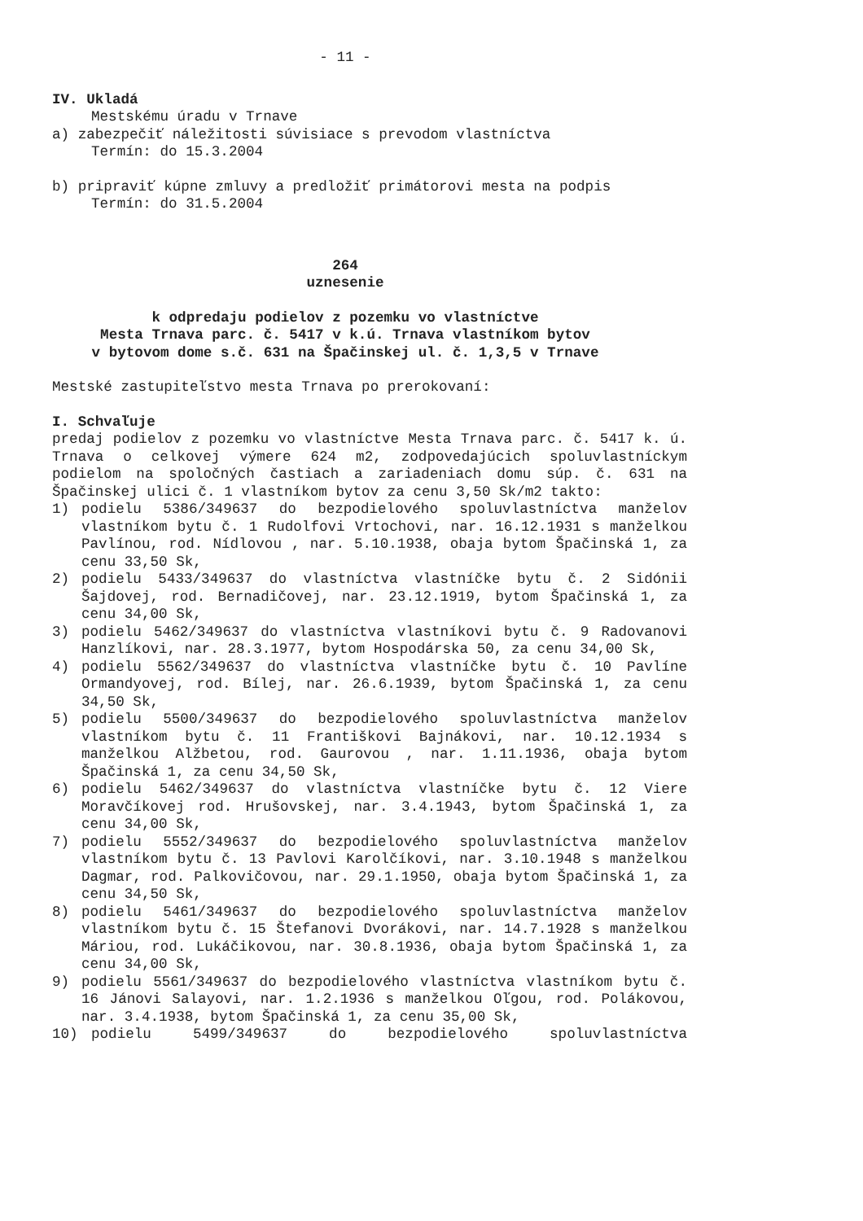- 11 -
IV. Ukladá
Mestskému úradu v Trnave
a) zabezpečiť náležitosti súvisiace s prevodom vlastníctva
Termín: do 15.3.2004
b) pripraviť kúpne zmluvy a predložiť primátorovi mesta na podpis
Termín: do 31.5.2004
264
uznesenie
k odpredaju podielov z pozemku vo vlastníctve
Mesta Trnava parc. č. 5417 v k.ú. Trnava vlastníkom bytov
v bytovom dome s.č. 631 na Špačinskej ul. č. 1,3,5 v Trnave
Mestské zastupiteľstvo mesta Trnava po prerokovaní:
I. Schvaľuje
predaj podielov z pozemku vo vlastníctve Mesta Trnava parc. č. 5417 k. ú. Trnava o celkovej výmere 624 m2, zodpovedajúcich spoluvlastníckym podielom na spoločných častiach a zariadeniach domu súp. č. 631 na Špačinskej ulici č. 1 vlastníkom bytov za cenu 3,50 Sk/m2 takto:
1) podielu 5386/349637 do bezpodielového spoluvlastníctva manželov vlastníkom bytu č. 1 Rudolfovi Vrtochovi, nar. 16.12.1931 s manželkou Pavlínou, rod. Nídlovou , nar. 5.10.1938, obaja bytom Špačinská 1, za cenu 33,50 Sk,
2) podielu 5433/349637 do vlastníctva vlastníčke bytu č. 2 Sidónii Šajdovej, rod. Bernadičovej, nar. 23.12.1919, bytom Špačinská 1, za cenu 34,00 Sk,
3) podielu 5462/349637 do vlastníctva vlastníkovi bytu č. 9 Radovanovi Hanzlíkovi, nar. 28.3.1977, bytom Hospodárska 50, za cenu 34,00 Sk,
4) podielu 5562/349637 do vlastníctva vlastníčke bytu č. 10 Pavlíne Ormandyovej, rod. Bílej, nar. 26.6.1939, bytom Špačinská 1, za cenu 34,50 Sk,
5) podielu 5500/349637 do bezpodielového spoluvlastníctva manželov vlastníkom bytu č. 11 Františkovi Bajnákovi, nar. 10.12.1934 s manželkou Alžbetou, rod. Gaurovou , nar. 1.11.1936, obaja bytom Špačinská 1, za cenu 34,50 Sk,
6) podielu 5462/349637 do vlastníctva vlastníčke bytu č. 12 Viere Moravčíkovej rod. Hrušovskej, nar. 3.4.1943, bytom Špačinská 1, za cenu 34,00 Sk,
7) podielu 5552/349637 do bezpodielového spoluvlastníctva manželov vlastníkom bytu č. 13 Pavlovi Karolčíkovi, nar. 3.10.1948 s manželkou Dagmar, rod. Palkovičovou, nar. 29.1.1950, obaja bytom Špačinská 1, za cenu 34,50 Sk,
8) podielu 5461/349637 do bezpodielového spoluvlastníctva manželov vlastníkom bytu č. 15 Štefanovi Dvorákovi, nar. 14.7.1928 s manželkou Máriou, rod. Lukáčikovou, nar. 30.8.1936, obaja bytom Špačinská 1, za cenu 34,00 Sk,
9) podielu 5561/349637 do bezpodielového vlastníctva vlastníkom bytu č. 16 Jánovi Salayovi, nar. 1.2.1936 s manželkou Oľgou, rod. Polákovou, nar. 3.4.1938, bytom Špačinská 1, za cenu 35,00 Sk,
10) podielu 5499/349637 do bezpodielového spoluvlastníctva